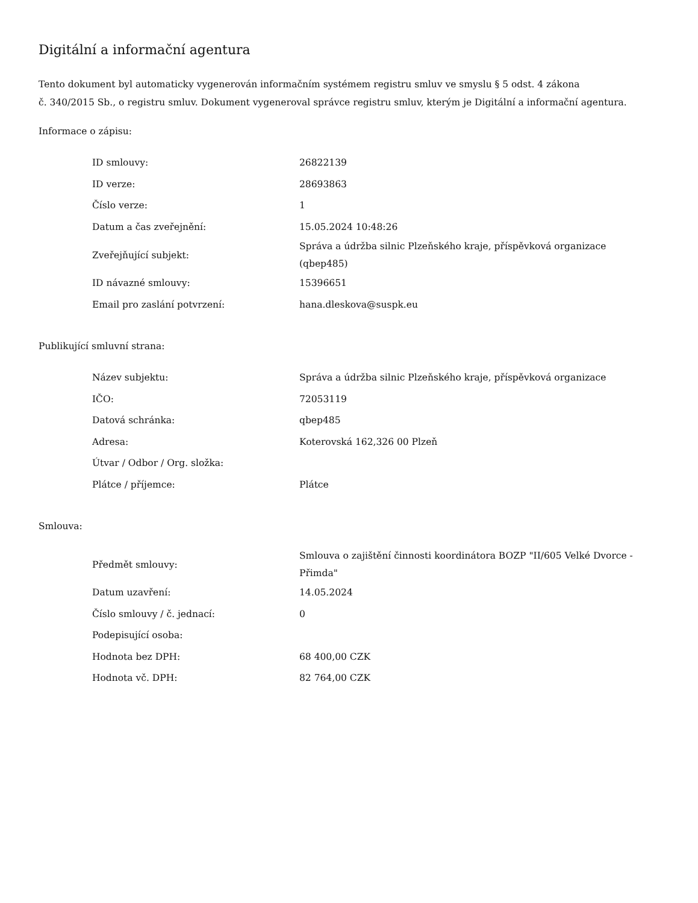Digitální a informační agentura
Tento dokument byl automaticky vygenerován informačním systémem registru smluv ve smyslu § 5 odst. 4 zákona
č. 340/2015 Sb., o registru smluv. Dokument vygeneroval správce registru smluv, kterým je Digitální a informační agentura.
Informace o zápisu:
| ID smlouvy: | 26822139 |
| ID verze: | 28693863 |
| Číslo verze: | 1 |
| Datum a čas zveřejnění: | 15.05.2024 10:48:26 |
| Zveřejňující subjekt: | Správa a údržba silnic Plzeňského kraje, příspěvková organizace (qbep485) |
| ID návazné smlouvy: | 15396651 |
| Email pro zaslání potvrzení: | hana.dleskova@suspk.eu |
Publikující smluvní strana:
| Název subjektu: | Správa a údržba silnic Plzeňského kraje, příspěvková organizace |
| IČO: | 72053119 |
| Datová schránka: | qbep485 |
| Adresa: | Koterovská 162,326 00 Plzeň |
| Útvar / Odbor / Org. složka: | |
| Plátce / příjemce: | Plátce |
Smlouva:
| Předmět smlouvy: | Smlouva o zajištění činnosti koordinátora BOZP "II/605 Velké Dvorce - Přimda" |
| Datum uzavření: | 14.05.2024 |
| Číslo smlouvy / č. jednací: | 0 |
| Podepisující osoba: | |
| Hodnota bez DPH: | 68 400,00 CZK |
| Hodnota vč. DPH: | 82 764,00 CZK |